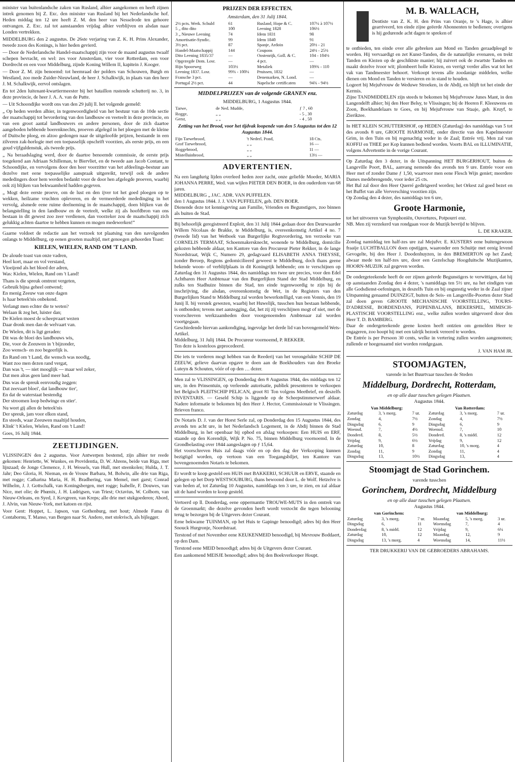minister van buitenlandsche zaken van Rusland, alhier aangekomen en heeft zijnen intrek genomen bij Z. Exc. den minister van Rusland bij het Nederlandsche hof. Heden middag ten 12 ure heeft Z. M. den heer van Nesselrode ten gehoore ontvangen. Z. Exc. zal tot aanstaanden vrijdag alhier verblijven en alsdan naar Londen vertrekken.
MIDDELBURG den 2 augustus. De 26ste verjaring van Z. K. H. Prins Alexander, tweede zoon des Konings, is hier heden gevierd.
— Door de Nederlandsche Handel-maatschappij zijn voor de maand augustus twaalf schepen bevracht, en wel: zes voor Amsterdam, vier voor Rotterdam, een voor Dordrecht en een voor Middelburg, zijnde Koning Willem II, kapitein J. Kooger.
— Door Z. M. zijn benoemd: tot heemraad der polders van Schouwen, Burgh en Westland, zoo mede Zuider-Nieuwland, de heer J. Schalkwijk, in plaats van den heer J. M. Schalkwijk, eervol ontslagen.
En tot 2den luitenant-kwartiermeester bij het bataillon rustende schutterij no. 3, in deze provincie, de heer J. A. A. van de Putte.
— Uit Schoondijke wordt ons van den 29 julij ll. het volgende gemeld:
„ Op heden werden alhier, in tegenwoordigheid van het bestuur van de 10de sectie der maatschappij tot bevordering van den landbouw en veeteelt in deze provincie, en van een groot aantal landbouwers en andere personen, door de zich daartoe aangeboden hebbende boerenknechts, proeven afgelegd in het ploegen met de kleine of Duitsche ploeg, en alzoo gedongen naar de uitgeloofde prijzen, bestaande in een zilveren zak-horlogie met een toepasselijk opschrift voorzien, als eerste prijs, en een goud vijfguldenstuk, als tweede prijs.
„ Na beraadslaging werd, door de daartoe benoemde commissie, de eerste prijs toegekend aan Adriaan Schilleman, te Biervliet, en de tweede aan Jacob Contant, te Schoondijke, en vervolgens door den heer voorzitter van het afdeelings-bestuur aan dezelve met eene toepasselijke aanspraak uitgereikt, terwijl ook de andere mededingers door hem werden bedankt voor de door hen afgelegde proeven, waarbij ook zij blijken van bekwaamheid hadden gegeven.
„ Mogt deze eerste proeve, om de lust en den ijver tot het goed ploegen op te wekken, heilzame vruchten opleveren, en de vermeerderde mededinging in het vervolg, alsmede eene ruime deelneming in de maatschappij, doen blijken van de belangstelling in den landbouw en de veeteelt, welke zij als hoofdbron van ons bestaan in dit gewest zoo zeer verdienen, dan voorzeker zou de maatschappij zich gelukkig achten daartoe te hebben kunnen en mogen medewerken!”
Gaarne voldoet de redactie aan het verzoek tot plaatsing van den navolgenden onlangs te Middelburg, op eenen grooten maaltijd, met genoegen gehoorden Toast:
KIELEN, WIELEN, RAND OM 'T LAND.
De aloude toast van onze vadren,
Heel kort, maar en vol verstand,
Vloeijend als het bloed der adren,
Was: Kielen, Wielen, Rand om 't Land!
Thans is die spreuk omtrent vergeten,
Gebruik bijna geheel ontwend;
En menig Zeeuw van onze dagen
Is haar beteek'nis onbekend.
Verlangt men echter die te weten?
Welaan ik zeg het, luister dan;
De Kielen moest de scheepvaart wezen
Daar dronk men dan de welvaart van.
De Wielen, dit is ligt geraden:
Dit was de bloei des landbouws wis,
Die, voor de Zeeuwen in 't bijzonder,
Zoo wensch- en zoo begeerlijk is.
En Rand om 't Land, die wensch was noodig,
Want zoo men dezen rand vergat,
Dan was 't, — niet mooglijk — maar wel zeker,
Dat men alras geen land meer had.
Dus was de spreuk eenvoudig zeggen:
Dat zeevaart bloei', dat landbouw tier',
En dat de waterstaat bestendig
Der stroomen loop bedwinge en stier'.
Nu weet gij allen de beteek'nis
Der spreuk, jam voor elken stand,
En steeds, waar Zeeuwen maaltijd houden,
Klink' 't Kielen, Wielen, Rand om 't Land!
Goes, 16 Julij 1844.
ZEETIJDINGEN.
VLISSINGEN den 2 augustus. Voor Antwerpen bestemd, zijn alhier ter reede gekomen: Henriette, W. Wunkes, en Providentia, D. W. Ahrens, beide van Riga, met lijnzaad; de Jonge Clemence, J. H. Wessels, van Hull, met steenkolen; Hulda, J. T. Jahr; Deo Gloria, H. Nieman, en de Vrouw Barbara, M. Bolwin, alle drie van Riga, met rogge; Catharina Maria, H. H. Bradhering, van Memel, met garst; Conrad Wilhelm, J. J. Gottschalk, van Koningsbergen, met rogge; Isabelle, F. Douwes, van Nice, met olie; de Phœnix, J. H. Ludrigsen, van Triest; Octavius, W. Colborn, van Nieuw-Orleans, en Syed, J. Kovgreen, van Kreps; alle drie met stukgoederen; Abord, J. Alvin, van Nieuw-York, met katoen en rijst.
Voor Gent: Hoppet, L. Japson, van Gothenburg, met hout; Almede Fama di Contabornu, T. Manso, van Bergen naar St. Andero, met stokvisch, als bijlegger.
PRIJZEN DER EFFECTEN.
Amsterdam, den 31 Julij 1844.
| 2½ pcts. Werk. Schuld | 61 | Rusland, Hope & C. | 107¼ à 107½ |
| 5 „ dito dito | 100 | Leening 1828 | 106½ |
| 3 „ Nieuwe Leening | 74 | Idem 1831 | 98 |
| Amortisatie-Syndic. | 99 | Idem 1840 | 91 |
| 3½ pct. | 87 | Spanje, Ardoin | 20½ - 21 |
| Handel-Maatschappij | 144 | Coupons | 24½ - 25½ |
| Dito Leening 1835/37 | — | Oostenrijk, Goll. & C. | 104 - 104½ |
| Opgezegde Dom. Losr. | — | 4 pct. | — |
| Rijn Spoorweg | 103½ | Metaliek | 109¾ - 110 |
| Leening 1837. Losr. | 99¾ - 100¼ | Pruissen, 1832 | — |
| Fransche 3 pct. | — | Denemarken, N. Lond. | — |
| Portugal 2½ pct. | 44 | Napelsche certificaten | 94¾ - 94½ |
MIDDELPRIJZEN van de volgende GRANEN enz.
MIDDELBURG, 1 Augustus 1844.
| Tarwe, | de Ned. Mudde, | ƒ 7 , 60 |
| Rogge, | „ „ | - 5 , 30 |
| Gerst, | „ „ | - 4 , 50 |
Zetting van het Brood, voor het tijdvak loopende van den 5 Augustus tot den 12 Augustus 1844.
| Fijn Tarwebrood, | 't Nederl. Pond, | 18 Cts. |
| Grof Tarwebrood, | „ „ | 16 — |
| Roggebrood, | „ „ | 11 — |
| Mistelluinbrood, | „ „ | 13½ — |
ADVERTENTIEN.
Na een langdurig lijden overleed heden zeer zacht, onze geliefde Moeder, MARIA JOHANNA PERRE, Wed. van wijlen PIETER DEN BOER, in den ouderdom van 68 jaren.
MIDDELBURG „ JAC. ADR. VAN PUFFELEN.
den 1 Augustus 1844. J. J. VAN PUFFELEN, geb. DEN BOER.
Dienende deze tot kennisgeving aan Familie, Vrienden en Begunstigers, zoo binnen als buiten de Stad.
Bij behoorlijk geregistreerd Exploit, den 31 Julij 1844 gedaan door den Deurwaarder Willem Nicolaas de Brakke, te Middelburg, is, overeenkomstig Artikel 4 no. 7 (tweede lid) van het Wetboek van Burgerlijke Regtsvordering, ten verzoeke van CORNELIS TERMAAT, Schoenmakersknecht, wonende te Middelburg, domicilie gekozen hebbende aldaar, ten Kantore van den Procureur Pieter Rekker, in de lange Noordstraat, Wijk C, Numero 29, gedagvaard ELISABETH ANNA THEYSSE, zonder Beroep, Regtens gedomicilieerd geweest te Middelburg, doch thans geene bekende woon- of verblijfplaats in dit Koningrijk hebbende; om te verschijnen op Zaturdag den 31 Augustus 1844, des namiddags ten twee ure precies, voor den Edel Achtbaren Heer Ambtenaar van den Burgerlijken Stand der Stad Middelburg, en zulks ten Stadhuize binnen die Stad, ten einde tegenwoordig te zijn bij de inschrijving, die alsdan, overeenkomstig de Wet, in de Registers van den Burgerlijken Stand te Middelburg zal worden bewerkstelligd, van een Vonnis, den 19 Junij ll. bij verstek gewezen, waarbij het Huwelijk, tusschen hun bestaan hebbende, is ontbonden; tevens met aanzegging, dat, het zij zij verschijnen mogt of niet, met de voorschreven werkzaamheden door voorgenoemden Ambtenaar zal worden voortgegaan.
Geschiedende hiervan aankondiging, ingevolge het derde lid van bovengemeld Wets-Artikel.
Middelburg, 31 Julij 1844. De Procureur voornoemd, P. REKKER.
Ten deze is kosteloos geprocedeerd.
Die iets te vorderen mogt hebben van de Reederij van het verongelukte SCHIP DE ZEEUW, gelieve daarvan opgave te doen aan de Boekhouders van den Broeke Luteyn & Schouten, vóór of op den … dezer.
Men zal te VLISSINGEN, op Donderdag den 8 Augustus 1844, des middags ten 12 ure, in den Prinsentuin, op verleende autorisatie, publiek presenteren te verkoopen het Belgisch PLEITSCHIP PELICAN, groot 81 Ton volgens Meetbrief, en deszelfs INVENTARIS. — Geseld Schip is liggende op de Scheepstimmerwerf aldaar. Nadere informatie te bekomen bij den Heer J. Hector, Commissionair te Vlissingen. Brieven franco.
De Notaris D. J. van der Horst Serle zal, op Donderdag den 15 Augustus 1844, des avonds ten acht ure, in het Nederlandsch Logement, in de Abdij binnen de Stad Middelburg, in het openbaar bij opbod en afslag verkoopen: Een HUIS en ERF, staande op den Korendijk, Wijk P. No. 75, binnen Middelburg voornoemd. In de Grondbelasting over 1844 aangeslagen op ƒ 15,64.
Het voorschreven Huis zal daags vóór en op den dag der Verkooping kunnen bezigtigd worden, op vertoon van een Toegangsbiljet, ten Kantore van bovengenoemden Notaris te bekomen.
Er wordt te koop gesteld een HUIS met BAKKERIJ, SCHUUR en ERVE, staande en gelegen op het Dorp WESTSOUBURG, thans bewoond door L. de Wolf. Hetzelve is van heden af, tot Zaturdag 10 Augustus, namiddags ten 3 ure, te zien, en zal aldaar uit de hand worden te koop gesteld.
Vertoerd op ll. Donderdag, eene oppermantie TROUWE-MUTS in den omtrek van de Groenmarkt; die dezelve gevonden heeft wordt verzocht die tegen belooning terug te bezorgen bij de Uitgevers dezer Courant.
Eene bekwame TUINMAN, op het Huis te Gapinge benoodigd; adres bij den Heer Snouck Hurgronje, Noordstraat.
Terstond of met November eene KEUKENMEID benoodigd, bij Mevrouw Boddaert, op den Dam.
Terstond eene MEID benoodigd; adres bij de Uitgevers dezer Courant.
Een aankomend MEISJE benoodigd; adres bij den Boekverkooper Houpt.
M. B. WALLACH,
Dentiste van Z. K. H. den Prins van Oranje, te 's Hage, is alhier gearriveerd, ten einde zijne geëerde Abonnenten te bedienen; overigens is hij gedurende acht dagen te spreken of
te ontbieden, ten einde over alle gebreken aan Mond en Tanden geraadpleegd te worden. Hij vervaardigt en zet Kunst-Tanden, die de natuurlijke evenaren, en trekt Tanden en Kiezen op de geschiktste manier; hij zuivert ook de zwartste Tanden en maakt dezelve ivoor wit; plombeert holle Kiezen, en verrigt verder alles wat tot het vak van Tandmeester behoort. Verkoopt tevens alle zoodanige middelen, welke dienen om Mond en Tanden te versieren en in stand te houden.
Logeert bij Mejufvrouw de Weduwe Stroeken, in de Abdij, en blijft tot het einde der Kermis.
Zijne TANDMIDDELEN zijn steeds te bekomen bij Mejufvrouw Junes Mant, in den Langendelft alhier; bij den Heer Belsy, te Vlissingen; bij de Heeren F. Kleeuwens en Zoon, Boekhandelaars te Goes, en bij Mejufvrouw van Staaje, geb. Kruyf, te Zierikzee.
In HET KLEIN SCHUTTERSHOF, op HEDEN (Zaturdag) des namiddags van 5 tot des avonds 8 ure, GROOTE HARMONIE, onder directie van den Kapelmeester Grim, in den Tuin en bij regenachtig weder in de Zaal; Entrée vrij. Men zal van KOFFIJ en THEE per Kop kunnen bediend worden. Voorts BAL en ILLUMINATIE, volgens Advertentie in de vorige Courant.
Op Zaturdag den 3 dezer, in de Uitspanning HET BURGERHOUT, buiten de Langeville Poort, BAL, aanvang nemende des avonds ten 9 ure. Entrée voor een Heer met of zonder Dame ƒ 1,50, waarvoor men eene Flesch Wijn geniet; meerdere Dames medebrengende, voor ieder 25 cts.
Het Bal zal door den Heer Querré gedirigeerd worden; het Orkest zal goed bezet en het Buffet van alle Verversching voorzien zijn.
Op Zondag den 4 dezer, des namiddags ten 6 ure,
Groote Harmonie,
tot het uitvoeren van Symphoniën, Ouvertures, Potpourri enz.
NB. Men zij verzekerd van rondgaan voor de Muzijk bevrijd te blijven.
L. DE KRAKER.
Zondag namiddag ten half-zes ure zal Mejufvr. E. KUSTERS eene buitengewoon fraaije LUCHTBALLON doen opstijgen, waaronder een Schuitje met eenig levend Gevogelte, bij den Heer J. Doodenhuyzen, in den BREMERTON op het Zand; alwaar mede ten half-zes ure, door een Gezelschap Hoogduitsche Muzijkanten, HOORN-MUZIJK zal gegeven worden.
De ondergeteekende heeft de eer zijnen geëerde Begunstigers te verwittigen, dat hij op aanstaanden Zondag den 4 dezer, 's namiddags ten 5½ ure, na het eindigen van alle Godsdienst-oefeningen, in deszelfs Tuin en bij ongunstig weder in de Zaal zijner Uitspanning genaamd DUINZIGT, buiten de Seis- en Langeville-Poorten dezer Stad zal doen geven GROOTE MECHANISCHE VOORSTELLING, TOURS-D'ADRESSE, BORDENDANS, PIJPENBALANS, BEKERSPEL, MIMISCH-PLASTISCHE VOORSTELLING enz., welke zullen worden uitgevoerd door den Heer T. D. BAMBERG.
Daar de ondergeteekende geene kosten heeft ontzien om gemelden Heer te engageren, zoo hoopt hij met een talrijk bezoek vereerd te worden.
De Entrée is per Persoon 30 cents, welke in vertering zullen worden aangenomen; zullende er hoegenaamd niet worden rondgegaan.
J. VAN HAM JR.
STOOMJAGTEN,
varende in het Buurtvaar tusschen de Steden
Middelburg, Dordrecht, Rotterdam,
en op alle daar tusschen gelegen Plaatsen.
Augustus 1844.
| Van Middelburg: | | | Van Rotterdam: | | |
| --- | --- | --- | --- | --- | --- |
| Zaturdag | 3, 's morg. | 7 ur. | Zaturdag | 3, 's morg. | 7 ur. |
| Zondag | 4, | 7½ | Zondag | 4, | 7½ |
| Dingsdag | 6, | 9 | Dingsdag | 6, | 9 |
| Woensd. | 7, | 4½ | Woensd. | 7, | 10 |
| Donderd. | 8, | 5½ | Donderd. | 8, 's midd. | 12 |
| Vrijdag | 9, | 6½ | Vrijdag | 9, | 12 |
| Zaturdag | 10, | 8 | Zaturdag | 10, 's morg. | 4 |
| Zondag | 11, | 9 | Zondag | 11, | 4 |
| Dingsdag | 13, | 10½ | Dingsdag | 13, | 4 |
Stoomjagt de Stad Gorinchem.
varende tusschen
Gorinchem, Dordrecht, Middelburg
en op alle daar tusschen gelegen Plaatsen.
Augustus 1844.
| van Gorinchem: | | | van Middelburg: | | |
| --- | --- | --- | --- | --- | --- |
| Zaturdag | 3, 's morg. | 7 ur. | Maandag | 5, 's morg. | 3 ur. |
| Dingsdag | 6, | 11 | Woensdag | 7, | 4 |
| Donderdag | 8, 's midd. | 12 | Vrijdag | 9, | 6¼ |
| Zaturdag | 10, | 12 | Maandag | 12, | 9 |
| Dingsdag | 13, 's morg. | 4 | Woensdag | 14, | 11½ |
TER DRUKKERIJ VAN DE GEBROEDERS ABRAHAMS.